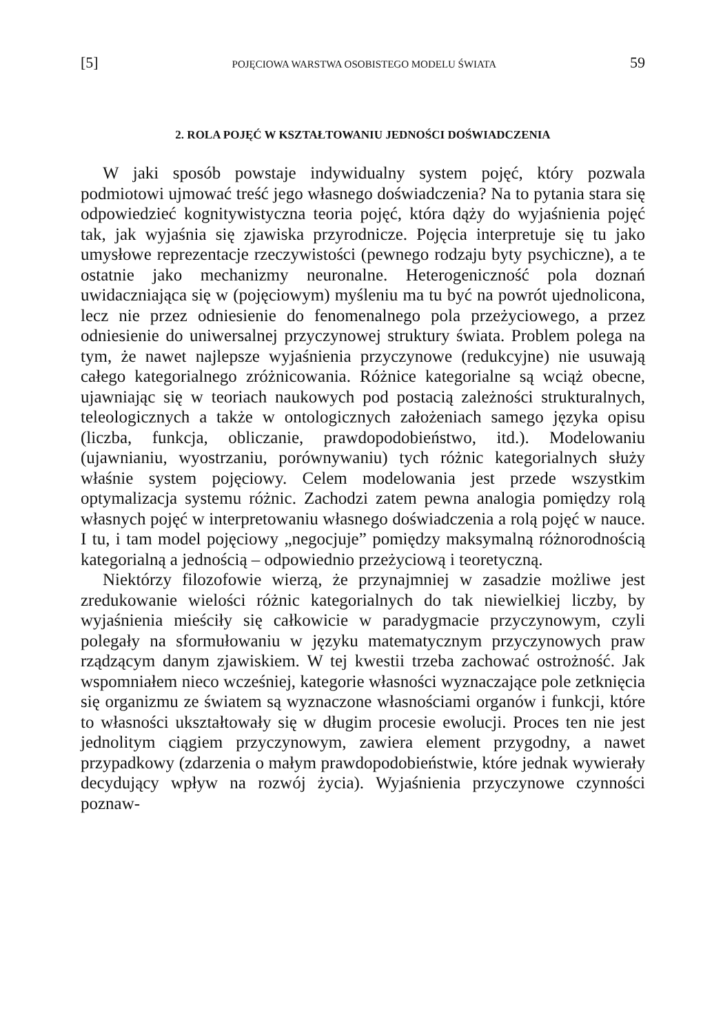[5] POJĘCIOWA WARSTWA OSOBISTEGO MODELU ŚWIATA 59
2. ROLA POJĘĆ W KSZTAŁTOWANIU JEDNOŚCI DOŚWIADCZENIA
W jaki sposób powstaje indywidualny system pojęć, który pozwala podmiotowi ujmować treść jego własnego doświadczenia? Na to pytania stara się odpowiedzieć kognitywistyczna teoria pojęć, która dąży do wyjaśnienia pojęć tak, jak wyjaśnia się zjawiska przyrodnicze. Pojęcia interpretuje się tu jako umysłowe reprezentacje rzeczywistości (pewnego rodzaju byty psychiczne), a te ostatnie jako mechanizmy neuronalne. Heterogeniczność pola doznań uwidaczniająca się w (pojęciowym) myśleniu ma tu być na powrót ujednolicona, lecz nie przez odniesienie do fenomenalnego pola przeżyciowego, a przez odniesienie do uniwersalnej przyczynowej struktury świata. Problem polega na tym, że nawet najlepsze wyjaśnienia przyczynowe (redukcyjne) nie usuwają całego kategorialnego zróżnicowania. Różnice kategorialne są wciąż obecne, ujawniając się w teoriach naukowych pod postacią zależności strukturalnych, teleologicznych a także w ontologicznych założeniach samego języka opisu (liczba, funkcja, obliczanie, prawdopodobieństwo, itd.). Modelowaniu (ujawnianiu, wyostrzaniu, porównywaniu) tych różnic kategorialnych służy właśnie system pojęciowy. Celem modelowania jest przede wszystkim optymalizacja systemu różnic. Zachodzi zatem pewna analogia pomiędzy rolą własnych pojęć w interpretowaniu własnego doświadczenia a rolą pojęć w nauce. I tu, i tam model pojęciowy „negocjuje” pomiędzy maksymalną różnorodnością kategorialną a jednością – odpowiednio przeżyciową i teoretyczną.
Niektórzy filozofowie wierzą, że przynajmniej w zasadzie możliwe jest zredukowanie wielości różnic kategorialnych do tak niewielkiej liczby, by wyjaśnienia mieściły się całkowicie w paradygmacie przyczynowym, czyli polegały na sformułowaniu w języku matematycznym przyczynowych praw rządzącym danym zjawiskiem. W tej kwestii trzeba zachować ostrożność. Jak wspomniałem nieco wcześniej, kategorie własności wyznaczające pole zetknięcia się organizmu ze światem są wyznaczone własnościami organów i funkcji, które to własności ukształtowały się w długim procesie ewolucji. Proces ten nie jest jednolitym ciągiem przyczynowym, zawiera element przygodny, a nawet przypadkowy (zdarzenia o małym prawdopodobieństwie, które jednak wywierały decydujący wpływ na rozwój życia). Wyjaśnienia przyczynowe czynności poznaw-